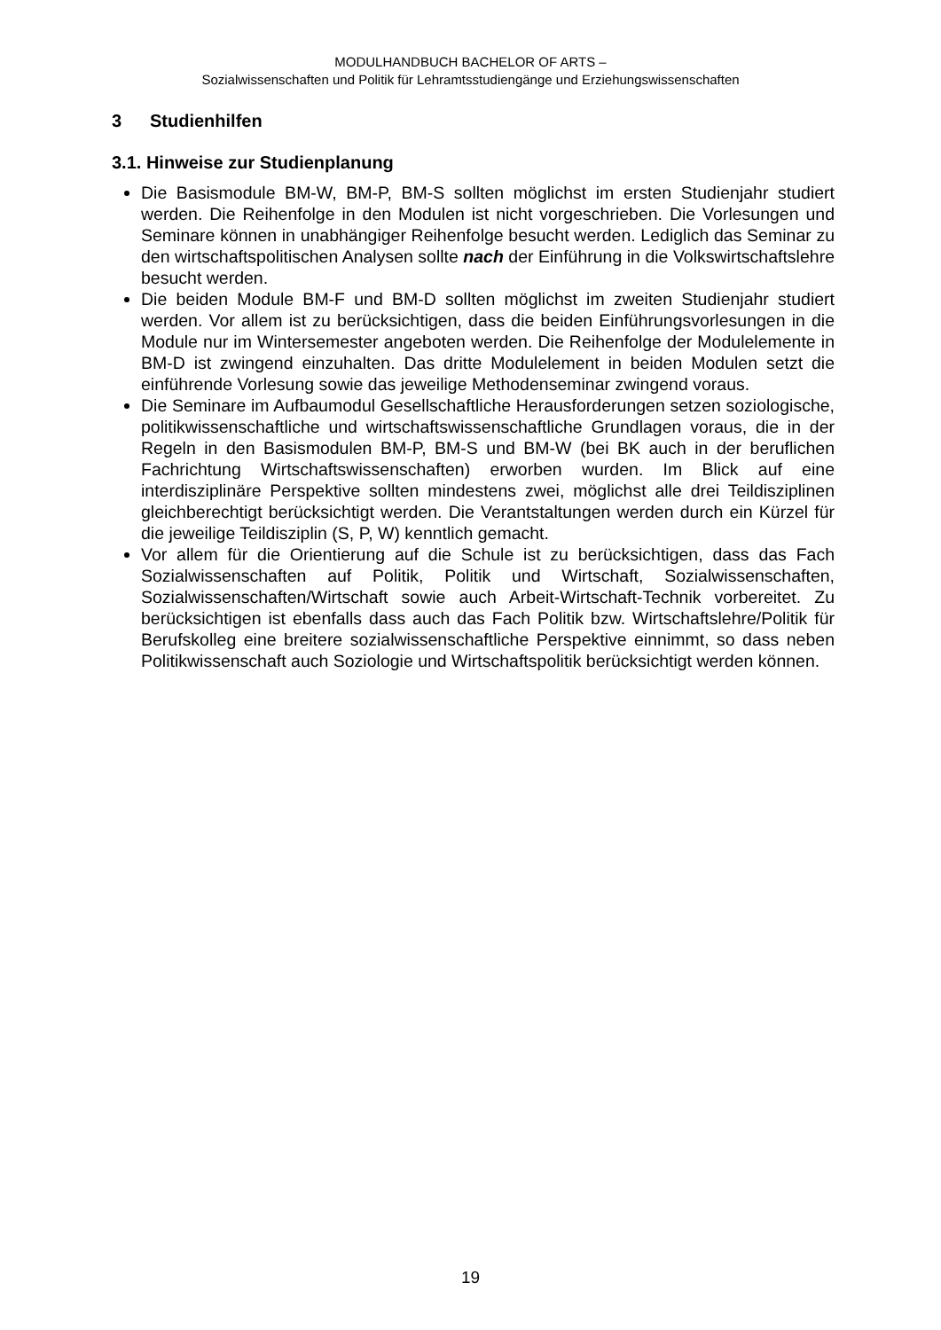MODULHANDBUCH BACHELOR OF ARTS –
Sozialwissenschaften und Politik für Lehramtsstudiengänge und Erziehungswissenschaften
3 Studienhilfen
3.1. Hinweise zur Studienplanung
Die Basismodule BM-W, BM-P, BM-S sollten möglichst im ersten Studienjahr studiert werden. Die Reihenfolge in den Modulen ist nicht vorgeschrieben. Die Vorlesungen und Seminare können in unabhängiger Reihenfolge besucht werden. Lediglich das Seminar zu den wirtschaftspolitischen Analysen sollte nach der Einführung in die Volkswirtschaftslehre besucht werden.
Die beiden Module BM-F und BM-D sollten möglichst im zweiten Studienjahr studiert werden. Vor allem ist zu berücksichtigen, dass die beiden Einführungsvorlesungen in die Module nur im Wintersemester angeboten werden. Die Reihenfolge der Modulelemente in BM-D ist zwingend einzuhalten. Das dritte Modulelement in beiden Modulen setzt die einführende Vorlesung sowie das jeweilige Methodenseminar zwingend voraus.
Die Seminare im Aufbaumodul Gesellschaftliche Herausforderungen setzen soziologische, politikwissenschaftliche und wirtschaftswissenschaftliche Grundlagen voraus, die in der Regeln in den Basismodulen BM-P, BM-S und BM-W (bei BK auch in der beruflichen Fachrichtung Wirtschaftswissenschaften) erworben wurden. Im Blick auf eine interdisziplinäre Perspektive sollten mindestens zwei, möglichst alle drei Teildisziplinen gleichberechtigt berücksichtigt werden. Die Verantstaltungen werden durch ein Kürzel für die jeweilige Teildisziplin (S, P, W) kenntlich gemacht.
Vor allem für die Orientierung auf die Schule ist zu berücksichtigen, dass das Fach Sozialwissenschaften auf Politik, Politik und Wirtschaft, Sozialwissenschaften, Sozialwissenschaften/Wirtschaft sowie auch Arbeit-Wirtschaft-Technik vorbereitet. Zu berücksichtigen ist ebenfalls dass auch das Fach Politik bzw. Wirtschaftslehre/Politik für Berufskolleg eine breitere sozialwissenschaftliche Perspektive einnimmt, so dass neben Politikwissenschaft auch Soziologie und Wirtschaftspolitik berücksichtigt werden können.
19